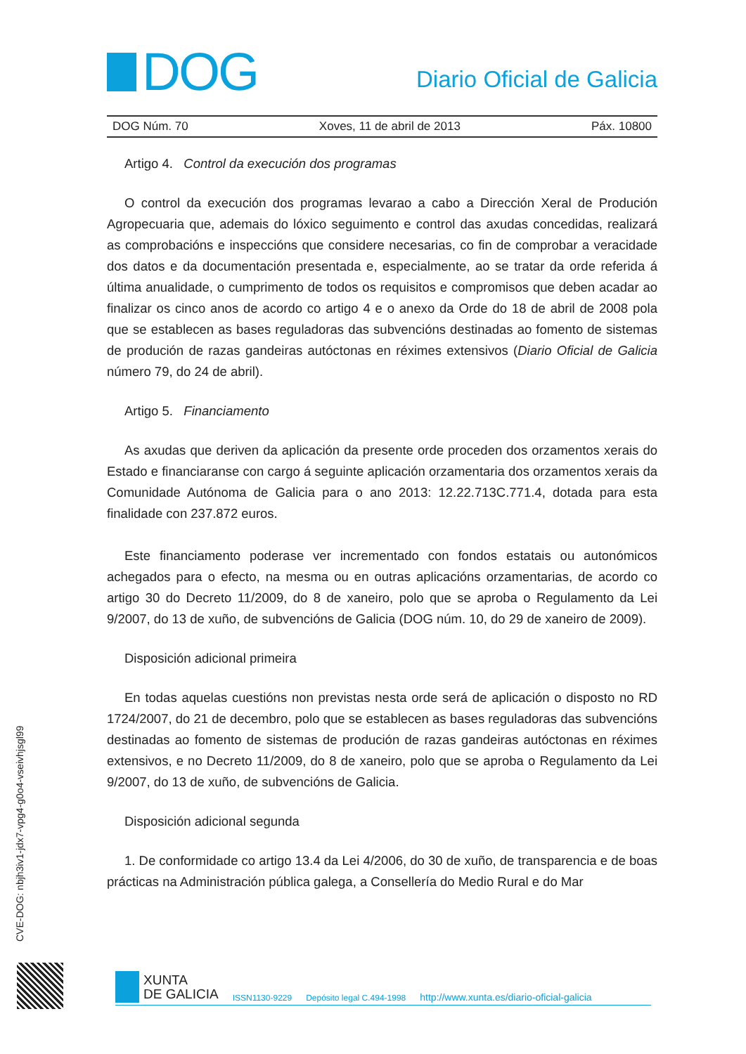DOG
Diario Oficial de Galicia
DOG Núm. 70 Xoves, 11 de abril de 2013 Páx. 10800
Artigo 4. Control da execución dos programas
O control da execución dos programas levarao a cabo a Dirección Xeral de Produción Agropecuaria que, ademais do lóxico seguimento e control das axudas concedidas, realizará as comprobacións e inspeccións que considere necesarias, co fin de comprobar a veracidade dos datos e da documentación presentada e, especialmente, ao se tratar da orde referida á última anualidade, o cumprimento de todos os requisitos e compromisos que deben acadar ao finalizar os cinco anos de acordo co artigo 4 e o anexo da Orde do 18 de abril de 2008 pola que se establecen as bases reguladoras das subvencións destinadas ao fomento de sistemas de produción de razas gandeiras autóctonas en réximes extensivos (Diario Oficial de Galicia número 79, do 24 de abril).
Artigo 5. Financiamento
As axudas que deriven da aplicación da presente orde proceden dos orzamentos xerais do Estado e financiaranse con cargo á seguinte aplicación orzamentaria dos orzamentos xerais da Comunidade Autónoma de Galicia para o ano 2013: 12.22.713C.771.4, dotada para esta finalidade con 237.872 euros.
Este financiamento poderase ver incrementado con fondos estatais ou autonómicos achegados para o efecto, na mesma ou en outras aplicacións orzamentarias, de acordo co artigo 30 do Decreto 11/2009, do 8 de xaneiro, polo que se aproba o Regulamento da Lei 9/2007, do 13 de xuño, de subvencións de Galicia (DOG núm. 10, do 29 de xaneiro de 2009).
Disposición adicional primeira
En todas aquelas cuestións non previstas nesta orde será de aplicación o disposto no RD 1724/2007, do 21 de decembro, polo que se establecen as bases reguladoras das subvencións destinadas ao fomento de sistemas de produción de razas gandeiras autóctonas en réximes extensivos, e no Decreto 11/2009, do 8 de xaneiro, polo que se aproba o Regulamento da Lei 9/2007, do 13 de xuño, de subvencións de Galicia.
Disposición adicional segunda
1. De conformidade co artigo 13.4 da Lei 4/2006, do 30 de xuño, de transparencia e de boas prácticas na Administración pública galega, a Consellería do Medio Rural e do Mar
CVE-DOG: nbjh3iv1-jdx7-vpg4-g0o4-vseivhjsgl99
XUNTA
DE GALICIA
ISSN1130-9229 Depósito legal C.494-1998 http://www.xunta.es/diario-oficial-galicia